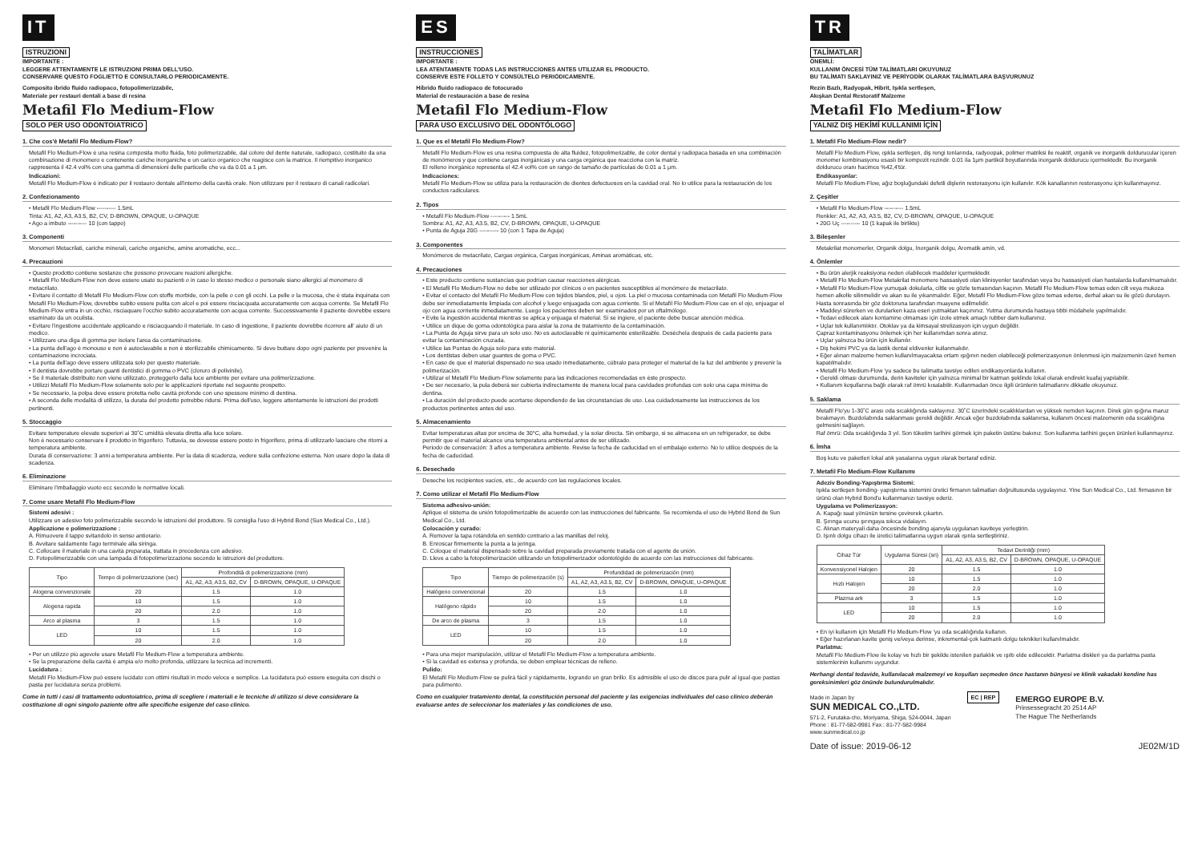IT
ISTRUZIONI
IMPORTANTE :
LEGGERE ATTENTAMENTE LE ISTRUZIONI PRIMA DELL'USO.
CONSERVARE QUESTO FOGLIETTO E CONSULTARLO PERIODICAMENTE.
Composito ibrido fluido radiopaco, fotopolimerizzabile,
Materiale per restauri dentali a base di resina
Metafil Flo Medium-Flow
SOLO PER USO ODONTOIATRICO
1. Che cos'è Metafil Flo Medium-Flow?
Metafil Flo Medium-Flow è una resina composita molto fluida, foto polimerizzabile, dal colore del dente naturale, radiopaco, costituito da una combinazione di monomero e contenente cariche inorganiche e un carico organico che reagisce con la matrice. Il riempitivo inorganico rappresenta il 42.4 vol% con una gamma di dimensioni delle particelle che va da 0.01 a 1 μm.
Indicazioni:
Metafil Flo Medium-Flow è indicato per il restauro dentale all'interno della cavità orale. Non utilizzare per il restauro di canali radicolari.
2. Confezionamento
• Metafil Flo Medium-Flow ---------- 1.5mL
Tinta: A1, A2, A3, A3.5, B2, CV, D-BROWN, OPAQUE, U-OPAQUE
• Ago a imbuto ---------- 10 (con tappo)
3. Componenti
Monomeri Metacrilati, cariche minerali, cariche organiche, amine aromatiche, ecc...
4. Precauzioni
• Questo prodotto contiene sostanze che possono provocare reazioni allergiche.
• Metafil Flo Medium-Flow non deve essere usato su pazienti o in caso lo stesso medico o personale siano allergici al monomero di metacrilato.
• Evitare il contatto di Metafil Flo Medium-Flow con stoffe morbide, con la pelle o con gli occhi. La pelle o la mucosa, che è stata inquinata con Metafil Flo Medium-Flow, dovrebbe subito essere pulita con alcol e poi essere risciacquata accuratamente con acqua corrente. Se Metafil Flo Medium-Flow entra in un occhio, risciaquare l'occhio subito accuratamente con acqua corrente. Successivamente il paziente dovrebbe essere esaminato da un oculista.
• Evitare l'ingestione accidentale applicando e risciacquando il materiale. In caso di ingestione, il paziente dovrebbe ricorrere all' aiuto di un medico.
• Utilizzare una diga di gomma per isolare l'area da contaminazione.
• La punta dell'ago è monouso e non è autoclavabile e non è sterilizzabile chimicamente. Si deve buttare dopo ogni paziente per prevenire la contaminazione incrociata.
• La punta dell'ago deve essere utilizzata solo per questo materiale.
• Il dentista dovrebbe portare guanti dentistici di gomma o PVC (cloruro di polivinile).
• Se il materiale distribuito non viene utilizzato, proteggerlo dalla luce ambiente per evitare una polimerizzazione.
• Utilizzi Metafil Flo Medium-Flow solamente solo per le applicazioni riportate nel seguente prospetto.
• Se necessario, la polpa deve essere protetta nelle cavità profonde con uno spessore minimo di dentina.
• A seconda delle modalità di utilizzo, la durata del prodotto potrebbe ridursi. Prima dell'uso, leggere attentamente le istruzioni dei prodotti pertinenti.
5. Stoccaggio
Evitare temperature elevate superiori ai 30˚C umidità elevata diretta alla luce solare.
Non è necessario conservare il prodotto in frigorifero. Tuttavia, se dovesse essere posto in frigorifero, prima di utilizzarlo lasciare che ritorni a temperatura ambiente.
Durata di conservazione: 3 anni a temperatura ambiente. Per la data di scadenza, vedere sulla confezione esterna. Non usare dopo la data di scadenza.
6. Eliminazione
Eliminare l'imballaggio vuoto ecc secondo le normative locali.
7. Come usare Metafil Flo Medium-Flow
Sistemi adesivi :
Utilizzare un adesivo foto polimerizzabile secondo le istruzioni del produttore. Si consiglia l'uso di Hybrid Bond (Sun Medical Co., Ltd.).
Applicazione e polimerizzazione :
A. Rimuovere il tappo svitandolo in senso antiorario.
B. Avvitare saldamente l'ago terminale alla siringa.
C. Collocare il materiale in una cavità preparata, trattata in precedenza con adesivo.
D. Fotopolimerizzabile con una lampada di fotopolimerizzazione secondo le istruzioni del produttore.
| Tipo | Tempo di polimerizzazione (sec) | Profondità di polimerizzazione (mm) | |
| --- | --- | --- | --- |
| | | A1, A2, A3, A3.5, B2, CV | D-BROWN, OPAQUE, U-OPAQUE |
| Alogena convenzionale | 20 | 1.5 | 1.0 |
| Alogena rapida | 10 | 1.5 | 1.0 |
| | 20 | 2.0 | 1.0 |
| Arco al plasma | 3 | 1.5 | 1.0 |
| LED | 10 | 1.5 | 1.0 |
| | 20 | 2.0 | 1.0 |
• Per un utilizzo più agevole usare Metafil Flo Medium-Flow a temperatura ambiente.
• Se la preparazione della cavità è ampia e/o molto profonda, utilizzare la tecnica ad incrementi.
Lucidatura :
Metafil Flo Medium-Flow può essere lucidato con ottimi risultati in modo veloce e semplice. La lucidatura può essere eseguita con dischi o pasta per lucidatura senza problemi.
Come in tutti i casi di trattamento odontoiatrico, prima di scegliere i materiali e le tecniche di utilizzo si deve considerare la costituzione di ogni singolo paziente oltre alle specifiche esigenze del caso clinico.
ES
INSTRUCCIONES
IMPORTANTE :
LEA ATENTAMENTE TODAS LAS INSTRUCCIONES ANTES UTILIZAR EL PRODUCTO.
CONSERVE ESTE FOLLETO Y CONSÚLTELO PERIÓDICAMENTE.
Híbrido fluido radiopaco de fotocurado
Material de restauración a base de resina
Metafil Flo Medium-Flow
PARA USO EXCLUSIVO DEL ODONTÓLOGO
1. Que es el Metafil Flo Medium-Flow?
Metafil Flo Medium-Flow es una resina compuesta de alta fluidez, fotopolimerizable, de color dental y radiopaca basada en una combinación de monómeros y que contiene cargas inorgánicas y una carga orgánica que reacciona con la matriz.
El relleno inorgánico representa el 42.4 vol% con un rango de tamaño de partículas de 0.01 a 1 μm.
Indicaciones:
Metafil Flo Medium-Flow se utiliza para la restauración de dientes defectuosos en la cavidad oral. No lo utilice para la restauración de los conductos radiculares.
2. Tipos
• Metafil Flo Medium-Flow ---------- 1.5mL
Sombra: A1, A2, A3, A3.5, B2, CV, D-BROWN, OPAQUE, U-OPAQUE
• Punta de Aguja 20G ---------- 10 (con 1 Tapa de Aguja)
3. Componentes
Monómeros de metacrilato, Cargas orgánica, Cargas inorgánicas, Aminas aromáticas, etc.
4. Precauciones
• Este producto contiene sustancias que podrían causar reacciones alérgicas.
• El Metafil Flo Medium-Flow no debe ser utilizado por clínicos o en pacientes susceptibles al monómero de metacrilato.
• Evitar el contacto del Metafil Flo Medium-Flow con tejidos blandos, piel, u ojos. La piel o mucosa contaminada con Metafil Flo Medium-Flow debe ser inmediatamente limpiada con alcohol y luego enjuagada con agua corriente. Si el Metafil Flo Medium-Flow cae en el ojo, enjuagar el ojo con agua corriente inmediatamente. Luego los pacientes deben ser examinados por un oftalmólogo.
• Evite la ingestión accidental mientras se aplica y enjuaga el material. Si se ingiere, el paciente debe buscar atención médica.
• Utilice un dique de goma odontológica para aislar la zona de tratamiento de la contaminación.
• La Punta de Aguja sirve para un solo uso. No es autoclavable ni químicamente esterilizable. Deséchela después de cada paciente para evitar la contaminación cruzada.
• Utilice las Puntas de Aguja solo para este material.
• Los dentistas deben usar guantes de goma o PVC.
• En caso de que el material dispensado no sea usado inmediatamente, cúbralo para proteger el material de la luz del ambiente y prevenir la polimerización.
• Utilizar el Metafil Flo Medium-Flow solamente para las indicaciones recomendadas en éste prospecto.
• De ser necesario, la pula deberá ser cubierta indirectamente de manera local para cavidades profundas con solo una capa mínima de dentina.
• La duración del producto puede acortarse dependiendo de las circunstancias de uso. Lea cuidadosamente las instrucciones de los productos pertinentes antes del uso.
5. Almacenamiento
Evitar temperaturas altas por encima de 30°C, alta humedad, y la solar directa. Sin embargo, si se almacena en un refrigerador, se debe permitir que el material alcance una temperatura ambiental antes de ser utilizado.
Periodo de conservación: 3 años a temperatura ambiente. Revise la fecha de caducidad en el embalaje externo. No lo utilice después de la fecha de caducidad.
6. Desechado
Deseche los recipientes vacíos, etc., de acuerdo con las regulaciones locales.
7. Como utilizar el Metafil Flo Medium-Flow
Sistema adhesivo-unión:
Aplique el sistema de unión fotopolimerizable de acuerdo con las instrucciones del fabricante. Se recomienda el uso de Hybrid Bond de Sun Medical Co., Ltd.
Colocación y curado:
A. Remover la tapa rotándola en sentido contrario a las manillas del reloj.
B. Enroscar firmemente la punta a la jeringa.
C. Coloque el material dispensado sobre la cavidad preparada previamente tratada con el agente de unión.
D. Lleve a cabo la fotopolimerización utilizando un fotopolimerizador odontológido de acuerdo con las instrucciones del fabricante.
| Tipo | Tiempo de polimerización (s) | Profundidad de polimerización (mm) | |
| --- | --- | --- | --- |
| | | A1, A2, A3, A3.5, B2, CV | D-BROWN, OPAQUE, U-OPAQUE |
| Halógeno convencional | 20 | 1.5 | 1.0 |
| Halógeno rápido | 10 | 1.5 | 1.0 |
| | 20 | 2.0 | 1.0 |
| De arco de plasma | 3 | 1.5 | 1.0 |
| LED | 10 | 1.5 | 1.0 |
| | 20 | 2.0 | 1.0 |
• Para una mejor manipulación, utilizar el Metafil Flo Medium-Flow a temperatura ambiente.
• Si la cavidad es extensa y profunda, se deben emplear técnicas de relleno.
Pulido:
El Metafil Flo Medium-Flow se pulirá fácil y rápidamente, logrando un gran brillo. Es admisible el uso de discos para pulir al igual que pastas para pulimento.
Como en cualquier tratamiento dental, la constitución personal del paciente y las exigencias individuales del caso clínico deberán evaluarse antes de seleccionar los materiales y las condiciones de uso.
TR
TALİMATLAR
ÖNEMLİ:
KULLANIM ÖNCESİ TÜM TALİMATLARI OKUYUNUZ
BU TALİMATI SAKLAYINIZ VE PERİYODİK OLARAK TALİMATLARA BAŞVURUNUZ
Rezin Bazlı, Radyopak, Hibrit, Işıkla sertleşen,
Akışkan Dental Restoratif Malzeme
Metafil Flo Medium-Flow
YALNIZ DIŞ HEKİMİ KULLANIMI İÇİN
1. Metafil Flo Medium-Flow nedir?
Metafil Flo Medium-Flow, ışıkla sertleşen, diş rengi tonlarında, radyoopak, polimer matriksi ile reaktif, organik ve inorganik doldurucular içeren monomer kombinasyonu esaslı bir kompozit rezindir. 0.01 ila 1μm partikül boyutlarında inorganik doldurucu içermektedir. Bu inorganik doldurucu oranı hacimce %42,4'tür.
Endikasyonlar:
Metafil Flo Medium-Flow, ağız boşluğundaki defetli dişlerin restorasyonu için kullanılır. Kök kanallarının restorasyonu için kullanmayınız.
2. Çeşitler
• Metafil Flo Medium-Flow ---------- 1.5mL
Renkler: A1, A2, A3, A3.5, B2, CV, D-BROWN, OPAQUE, U-OPAQUE
• 20G Uç ---------- 10 (1 kapak ile birlikte)
3. Bileşenler
Metakrilat monomerler, Organik dolgu, İnorganik dolgu, Aromatik amin, vd.
4. Önlemler
• Bu ürün alerjik reaksiyona neden olabilecek maddeler içermektedir.
• Metafil Flo Medium-Flow Metakrilat monomere hassasiyeti olan klinisyenler tarafından veya bu hassasiyeti olan hastalarda kullanılmamalıdır.
• Metafil Flo Medium-Flow yumuşak dokularla, ciltle ve gözle temasından kaçının. Metafil Flo Medium-Flow temas eden cilt veya mukoza hemen alkolle silinmelidir ve akan su ile yıkanmalıdır. Eğer, Metafil Flo Medium-Flow göze temas ederse, derhal akan su ile gözü durulayın. Hasta sonrasında bir göz doktoruna tarafından muayene edilmelidir.
• Maddeyi sürerken ve durularken kaza eseri yutmaktan kaçınınız. Yutma durumunda hastaya tıbbi müdahele yapılmalıdır.
• Tedavi edilecek alanı kontamine olmaması için izole etmek amaçlı rubber dam kullanınız.
• Uçlar tek kullanımlıktır. Otoklav ya da kimsayal strelizasyon için uygun değildir.
Çapraz kontaminasyonu önlemek için her kullanımdan sonra atınız.
• Uçlar yalnızca bu ürün için kullanılır.
• Diş hekimi PVC ya da lastik dental eldivenler kullanmalıdır.
• Eğer alınan malzeme hemen kullanılmayacaksa ortam ışığının neden olabileceği polimerizasyonun önlenmesi için malzemenin üzeri hemen kapatılmalıdır.
• Metafil Flo Medium-Flow 'yu sadece bu talimatta tavsiye edilen endikasyonlarda kullanın.
• Gerekli olması durumunda, derin kaviteler için yalnızca minimal bir katman şeklinde lokal olarak endirekt kuafaj yapılabilir.
• Kullanım koşullarına bağlı olarak raf ömrü kısalabilir. Kullanmadan önce ilgili ürünlerin talimatlarını dikkatle okuyunuz.
5. Saklama
Metafil Flo'yu 1-30˚C arası oda sıcaklığında saklayınız. 30˚C üzerindeki sıcaklıklardan ve yüksek nemden kaçının. Direk gün ışığına maruz bırakmayın. Buzdolabında saklanması gerekli değildir. Ancak eğer buzdolabında saklanırsa, kullanım öncesi malzemenin oda sıcaklığına gelmesini sağlayın.
Raf ömrü: Oda sıcaklığında 3 yıl. Son tüketim tarihini görmek için paketin üstüne bakınız. Son kullanma tarihini geçen ürünleri kullanmayınız.
6. İmha
Boş kutu ve paketleri lokal atık yasalarına uygun olarak bertaraf ediniz.
7. Metafil Flo Medium-Flow Kullanımı
Adeziv Bonding-Yapıştırma Sistemi:
Işıkla sertleşen bonding- yapıştırma sistemini üretici firmanın talimatları doğrultusunda uygulayınız. Yine Sun Medical Co., Ltd. firmasının bir ürünü olan Hybrid Bond'u kullanmanızı tavsiye ederiz.
Uygulama ve Polimerizasyon:
A. Kapağı saat yönünün tersine çevirerek çıkartın.
B. Şırınga ucunu şırıngaya sıkıca vidalayın.
C. Alınan materyali daha öncesinde bonding ajanıyla uygulanan kaviteye yerleştirin.
D. Işınlı dolgu cihazı ile üretici talimatlarına uygun olarak ışınla sertleştiriniz.
| Cihaz Tür | Uygulama Süresi (sn) | Tedavi Derinliği (mm) | |
| --- | --- | --- | --- |
| | | A1, A2, A3, A3.5, B2, CV | D-BROWN, OPAQUE, U-OPAQUE |
| Konvensiyonel Halojen | 20 | 1.5 | 1.0 |
| Hızlı Halojen | 10 | 1.5 | 1.0 |
| | 20 | 2.0 | 1.0 |
| Plazma ark | 3 | 1.5 | 1.0 |
| LED | 10 | 1.5 | 1.0 |
| | 20 | 2.0 | 1.0 |
• En iyi kullanım için Metafil Flo Medium-Flow 'yu oda sıcaklığında kullanın.
• Eğer hazırlanan kavite geniş ve/veya derinse, inkremental-çok katmanlı dolgu teknikleri kullanılmalıdır.
Parlatma:
Metafil Flo Medium-Flow ile kolay ve hızlı bir şekilde istenilen parlaklık ve ışıltı elde edilecektir. Parlatma diskleri ya da parlatma pasta sistemlerinin kullanımı uygundur.
Herhangi dental tedavide, kullanılacak malzemeyi ve koşulları seçmeden önce hastanın bünyesi ve klinik vakadaki kendine has gereksinimleri göz önünde bulundurulmalıdır.
Made in Japan by
SUN MEDICAL CO.,LTD.
571-2, Furutaka-cho, Moriyama, Shiga, 524-0044, Japan
Phone : 81-77-582-9981 Fax : 81-77-582-9984
www.sunmedical.co.jp
EC | REP
EMERGO EUROPE B.V.
Prinsessegracht 20 2514 AP
The Hague The Netherlands
Date of issue: 2019-06-12 JE02M/1D